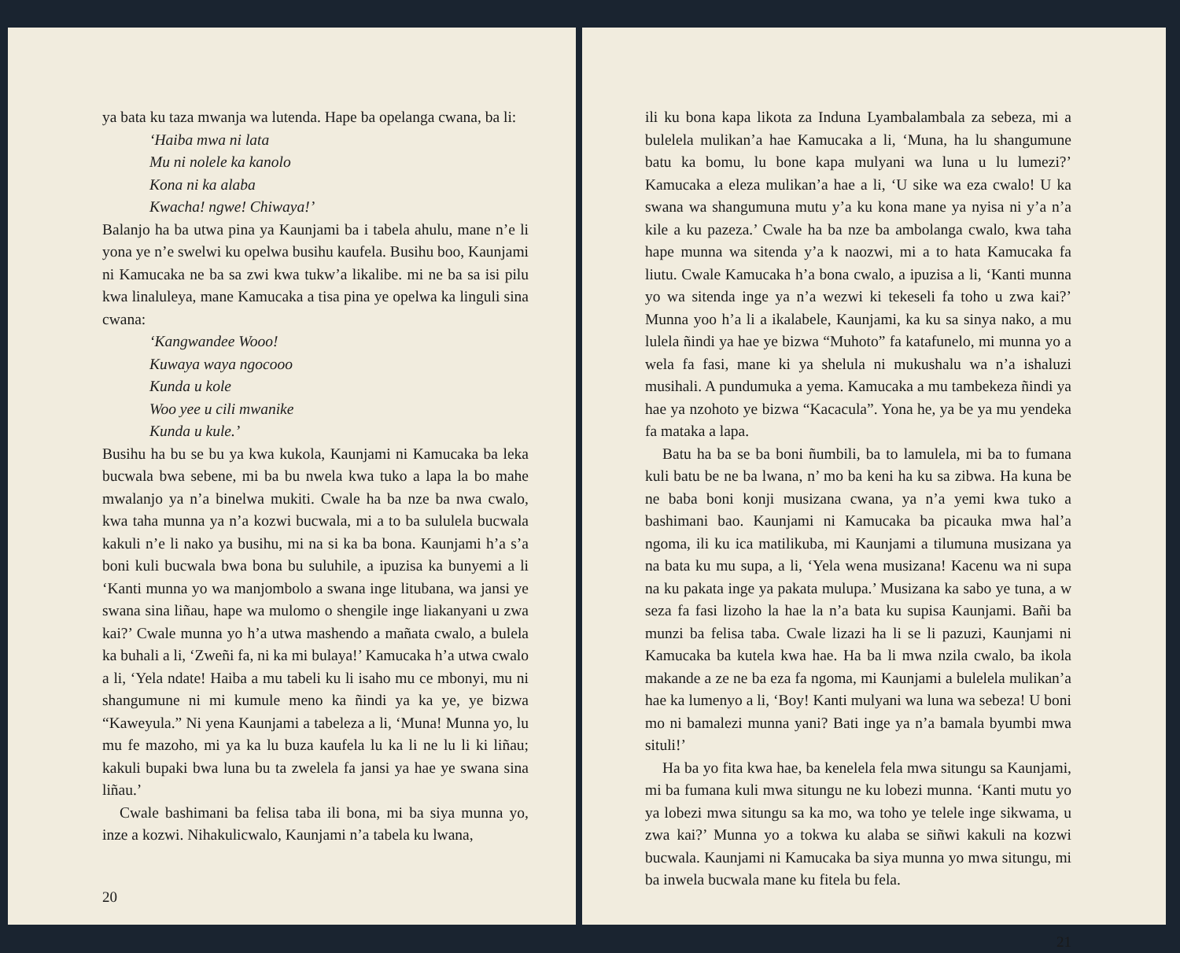ya bata ku taza mwanja wa lutenda. Hape ba opelanga cwana, ba li:
‘Haiba mwa ni lata
Mu ni nolele ka kanolo
Kona ni ka alaba
Kwacha! ngwe! Chiwaya!’
Balanjo ha ba utwa pina ya Kaunjami ba i tabela ahulu, mane n’e li yona ye n’e swelwi ku opelwa busihu kaufela. Busihu boo, Kaunjami ni Kamucaka ne ba sa zwi kwa tukw’a likalibe. mi ne ba sa isi pilu kwa linaluleya, mane Kamucaka a tisa pina ye opelwa ka linguli sina cwana:
‘Kangwandee Wooo!
Kuwaya waya ngocooo
Kunda u kole
Woo yee u cili mwanike
Kunda u kule.’
Busihu ha bu se bu ya kwa kukola, Kaunjami ni Kamucaka ba leka bucwala bwa sebene, mi ba bu nwela kwa tuko a lapa la bo mahe mwalanjo ya n’a binelwa mukiti. Cwale ha ba nze ba nwa cwalo, kwa taha munna ya n’a kozwi bucwala, mi a to ba sululela bucwala kakuli n’e li nako ya busihu, mi na si ka ba bona. Kaunjami h’a s’a boni kuli bucwala bwa bona bu suluhile, a ipuzisa ka bunyemi a li ‘Kanti munna yo wa manjombolo a swana inge litubana, wa jansi ye swana sina liñau, hape wa mulomo o shengile inge liakanyani u zwa kai?’ Cwale munna yo h’a utwa mashendo a mañata cwalo, a bulela ka buhali a li, ‘Zweñi fa, ni ka mi bulaya!’ Kamucaka h’a utwa cwalo a li, ‘Yela ndate! Haiba a mu tabeli ku li isaho mu ce mbonyi, mu ni shangumune ni mi kumule meno ka ñindi ya ka ye, ye bizwa “Kaweyula.” Ni yena Kaunjami a tabeleza a li, ‘Muna! Munna yo, lu mu fe mazoho, mi ya ka lu buza kaufela lu ka li ne lu li ki liñau; kakuli bupaki bwa luna bu ta zwelela fa jansi ya hae ye swana sina liñau.’
Cwale bashimani ba felisa taba ili bona, mi ba siya munna yo, inze a kozwi. Nihakulicwalo, Kaunjami n’a tabela ku lwana,
20
ili ku bona kapa likota za Induna Lyambalambala za sebeza, mi a bulelela mulikan’a hae Kamucaka a li, ‘Muna, ha lu shangumune batu ka bomu, lu bone kapa mulyani wa luna u lu lumezi?’ Kamucaka a eleza mulikan’a hae a li, ‘U sike wa eza cwalo! U ka swana wa shangumuna mutu y’a ku kona mane ya nyisa ni y’a n’a kile a ku pazeza.’ Cwale ha ba nze ba ambolanga cwalo, kwa taha hape munna wa sitenda y’a k naozwi, mi a to hata Kamucaka fa liutu. Cwale Kamucaka h’a bona cwalo, a ipuzisa a li, ‘Kanti munna yo wa sitenda inge ya n’a wezwi ki tekeseli fa toho u zwa kai?’ Munna yoo h’a li a ikalabele, Kaunjami, ka ku sa sinya nako, a mu lulela ñindi ya hae ye bizwa “Muhoto” fa katafunelo, mi munna yo a wela fa fasi, mane ki ya shelula ni mukushalu wa n’a ishaluzi musihali. A pundumuka a yema. Kamucaka a mu tambekeza ñindi ya hae ya nzohoto ye bizwa “Kacacula”. Yona he, ya be ya mu yendeka fa mataka a lapa.
Batu ha ba se ba boni ñumbili, ba to lamulela, mi ba to fumana kuli batu be ne ba lwana, n’ mo ba keni ha ku sa zibwa. Ha kuna be ne baba boni konji musizana cwana, ya n’a yemi kwa tuko a bashimani bao. Kaunjami ni Kamucaka ba picauka mwa hal’a ngoma, ili ku ica matilikuba, mi Kaunjami a tilumuna musizana ya na bata ku mu supa, a li, ‘Yela wena musizana! Kacenu wa ni supa na ku pakata inge ya pakata mulupa.’ Musizana ka sabo ye tuna, a w seza fa fasi lizoho la hae la n’a bata ku supisa Kaunjami. Bañi ba munzi ba felisa taba. Cwale lizazi ha li se li pazuzi, Kaunjami ni Kamucaka ba kutela kwa hae. Ha ba li mwa nzila cwalo, ba ikola makande a ze ne ba eza fa ngoma, mi Kaunjami a bulelela mulikan’a hae ka lumenyo a li, ‘Boy! Kanti mulyani wa luna wa sebeza! U boni mo ni bamalezi munna yani? Bati inge ya n’a bamala byumbi mwa situli!’
Ha ba yo fita kwa hae, ba kenelela fela mwa situngu sa Kaunjami, mi ba fumana kuli mwa situngu ne ku lobezi munna. ‘Kanti mutu yo ya lobezi mwa situngu sa ka mo, wa toho ye telele inge sikwama, u zwa kai?’ Munna yo a tokwa ku alaba se siñwi kakuli na kozwi bucwala. Kaunjami ni Kamucaka ba siya munna yo mwa situngu, mi ba inwela bucwala mane ku fitela bu fela.
21